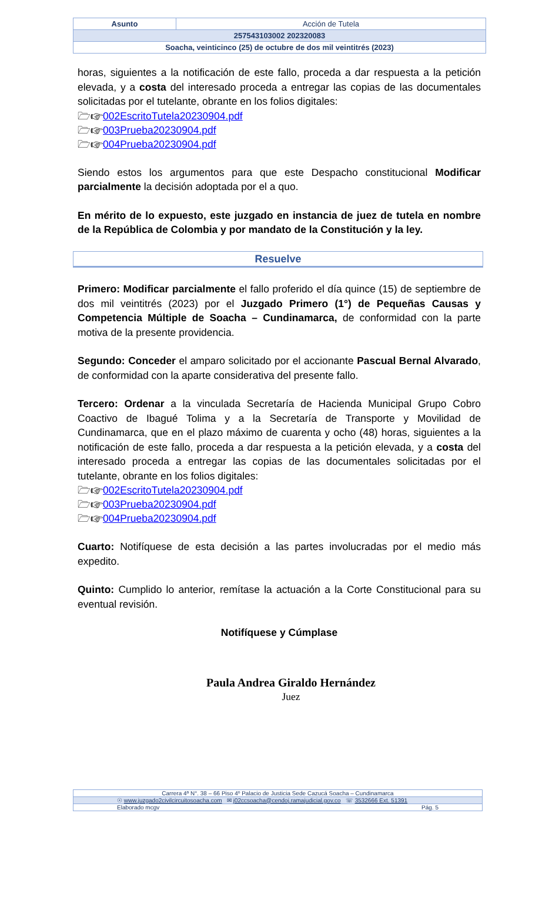| Asunto | Acción de Tutela |
| 257543103002 202320083 | |
| Soacha, veinticinco (25) de octubre de dos mil veintitrés (2023) | |
horas, siguientes a la notificación de este fallo, proceda a dar respuesta a la petición elevada, y a costa del interesado proceda a entregar las copias de las documentales solicitadas por el tutelante, obrante en los folios digitales:
🗁☞002EscritoTutela20230904.pdf
🗁☞003Prueba20230904.pdf
🗁☞004Prueba20230904.pdf
Siendo estos los argumentos para que este Despacho constitucional Modificar parcialmente la decisión adoptada por el a quo.
En mérito de lo expuesto, este juzgado en instancia de juez de tutela en nombre de la República de Colombia y por mandato de la Constitución y la ley.
Resuelve
Primero: Modificar parcialmente el fallo proferido el día quince (15) de septiembre de dos mil veintitrés (2023) por el Juzgado Primero (1°) de Pequeñas Causas y Competencia Múltiple de Soacha – Cundinamarca, de conformidad con la parte motiva de la presente providencia.
Segundo: Conceder el amparo solicitado por el accionante Pascual Bernal Alvarado, de conformidad con la aparte considerativa del presente fallo.
Tercero: Ordenar a la vinculada Secretaría de Hacienda Municipal Grupo Cobro Coactivo de Ibagué Tolima y a la Secretaría de Transporte y Movilidad de Cundinamarca, que en el plazo máximo de cuarenta y ocho (48) horas, siguientes a la notificación de este fallo, proceda a dar respuesta a la petición elevada, y a costa del interesado proceda a entregar las copias de las documentales solicitadas por el tutelante, obrante en los folios digitales:
🗁☞002EscritoTutela20230904.pdf
🗁☞003Prueba20230904.pdf
🗁☞004Prueba20230904.pdf
Cuarto: Notifíquese de esta decisión a las partes involucradas por el medio más expedito.
Quinto: Cumplido lo anterior, remítase la actuación a la Corte Constitucional para su eventual revisión.
Notifíquese y Cúmplase
Paula Andrea Giraldo Hernández
Juez
| Carrera 4ª N°. 38 – 66 Piso 4º Palacio de Justicia Sede Cazucá Soacha – Cundinamarca |
| ☉ www.juzgado2civilcircuitosoacha.com ✉ j02ccsoacha@cendoj.ramajudicial.gov.co ☏ 3532666 Ext. 51391 |
| Elaborado mcgv Pág. 5 |